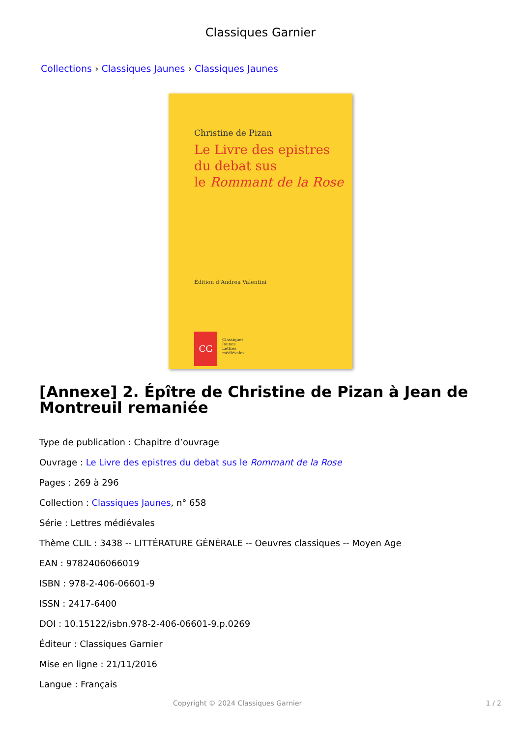Classiques Garnier
Collections › Classiques Jaunes › Classiques Jaunes
Christine de Pizan
Le Livre des epistres
du debat sus
le Rommant de la Rose
Édition d’Andrea Valentini
CG
Classiques
Jaunes
Lettres
médiévales
[Annexe] 2. Épître de Christine de Pizan à Jean de Montreuil remaniée
Type de publication : Chapitre d’ouvrage
Ouvrage : Le Livre des epistres du debat sus le Rommant de la Rose
Pages : 269 à 296
Collection : Classiques Jaunes, n° 658
Série : Lettres médiévales
Thème CLIL : 3438 -- LITTÉRATURE GÉNÉRALE -- Oeuvres classiques -- Moyen Age
EAN : 9782406066019
ISBN : 978-2-406-06601-9
ISSN : 2417-6400
DOI : 10.15122/isbn.978-2-406-06601-9.p.0269
Éditeur : Classiques Garnier
Mise en ligne : 21/11/2016
Langue : Français
Copyright © 2024 Classiques Garnier 1 / 2